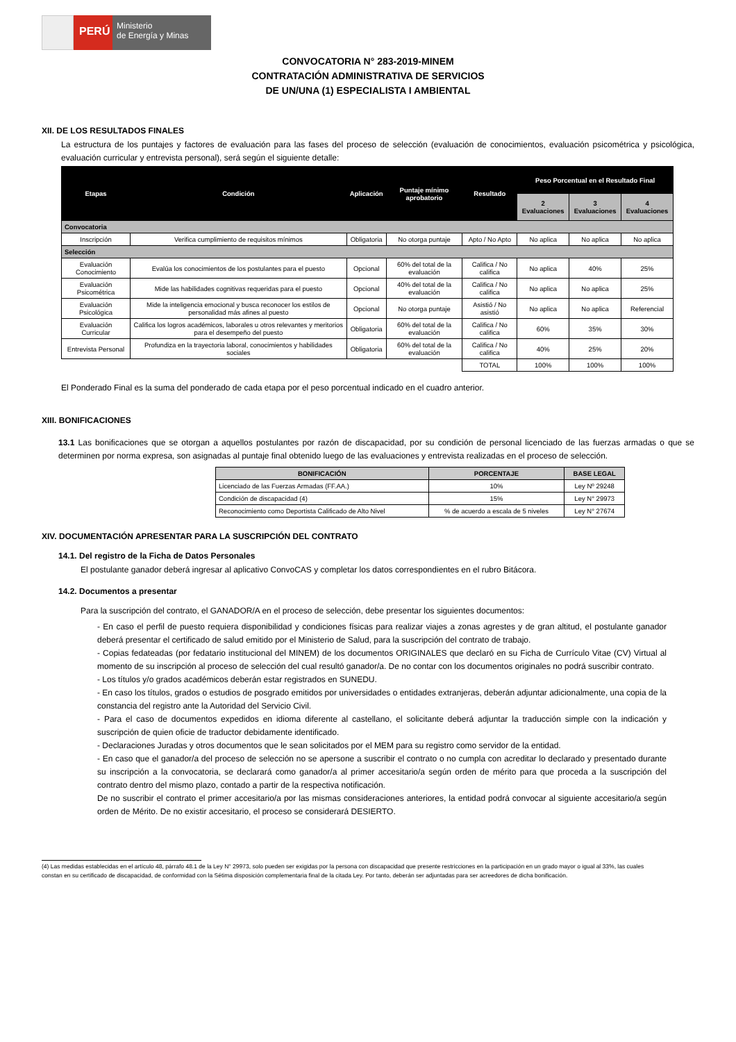PERÚ
Ministerio
de Energía y Minas
CONVOCATORIA N° 283-2019-MINEM
CONTRATACIÓN ADMINISTRATIVA DE SERVICIOS
DE UN/UNA (1) ESPECIALISTA I AMBIENTAL
XII. DE LOS RESULTADOS FINALES
La estructura de los puntajes y factores de evaluación para las fases del proceso de selección (evaluación de conocimientos, evaluación psicométrica y psicológica, evaluación curricular y entrevista personal), será según el siguiente detalle:
| Etapas | Condición | Aplicación | Puntaje mínimo aprobatorio | Resultado | Peso Porcentual en el Resultado Final | | |
| --- | --- | --- | --- | --- | --- | --- | --- |
| | | | | | 2 Evaluaciones | 3 Evaluaciones | 4 Evaluaciones |
| Convocatoria | | | | | | | |
| Inscripción | Verifica cumplimiento de requisitos mínimos | Obligatoria | No otorga puntaje | Apto / No Apto | No aplica | No aplica | No aplica |
| Selección | | | | | | | |
| Evaluación Conocimiento | Evalúa los conocimientos de los postulantes para el puesto | Opcional | 60% del total de la evaluación | Califica / No califica | No aplica | 40% | 25% |
| Evaluación Psicométrica | Mide las habilidades cognitivas requeridas para el puesto | Opcional | 40% del total de la evaluación | Califica / No califica | No aplica | No aplica | 25% |
| Evaluación Psicológica | Mide la inteligencia emocional y busca reconocer los estilos de personalidad más afines al puesto | Opcional | No otorga puntaje | Asistió / No asistió | No aplica | No aplica | Referencial |
| Evaluación Curricular | Califica los logros académicos, laborales u otros relevantes y meritorios para el desempeño del puesto | Obligatoria | 60% del total de la evaluación | Califica / No califica | 60% | 35% | 30% |
| Entrevista Personal | Profundiza en la trayectoria laboral, conocimientos y habilidades sociales | Obligatoria | 60% del total de la evaluación | Califica / No califica | 40% | 25% | 20% |
| | | | | TOTAL | 100% | 100% | 100% |
El Ponderado Final es la suma del ponderado de cada etapa por el peso porcentual indicado en el cuadro anterior.
XIII. BONIFICACIONES
13.1 Las bonificaciones que se otorgan a aquellos postulantes por razón de discapacidad, por su condición de personal licenciado de las fuerzas armadas o que se determinen por norma expresa, son asignadas al puntaje final obtenido luego de las evaluaciones y entrevista realizadas en el proceso de selección.
| BONIFICACIÓN | PORCENTAJE | BASE LEGAL |
| --- | --- | --- |
| Licenciado de las Fuerzas Armadas (FF.AA.) | 10% | Ley Nº 29248 |
| Condición de discapacidad (4) | 15% | Ley N° 29973 |
| Reconocimiento como Deportista Calificado de Alto Nivel | % de acuerdo a escala de 5 niveles | Ley N° 27674 |
XIV. DOCUMENTACIÓN APRESENTAR PARA LA SUSCRIPCIÓN DEL CONTRATO
14.1. Del registro de la Ficha de Datos Personales
El postulante ganador deberá ingresar al aplicativo ConvoCAS y completar los datos correspondientes en el rubro Bitácora.
14.2. Documentos a presentar
Para la suscripción del contrato, el GANADOR/A en el proceso de selección, debe presentar los siguientes documentos:
- En caso el perfil de puesto requiera disponibilidad y condiciones físicas para realizar viajes a zonas agrestes y de gran altitud, el postulante ganador deberá presentar el certificado de salud emitido por el Ministerio de Salud, para la suscripción del contrato de trabajo.
- Copias fedateadas (por fedatario institucional del MINEM) de los documentos ORIGINALES que declaró en su Ficha de Currículo Vitae (CV) Virtual al momento de su inscripción al proceso de selección del cual resultó ganador/a. De no contar con los documentos originales no podrá suscribir contrato.
- Los títulos y/o grados académicos deberán estar registrados en SUNEDU.
- En caso los títulos, grados o estudios de posgrado emitidos por universidades o entidades extranjeras, deberán adjuntar adicionalmente, una copia de la constancia del registro ante la Autoridad del Servicio Civil.
- Para el caso de documentos expedidos en idioma diferente al castellano, el solicitante deberá adjuntar la traducción simple con la indicación y suscripción de quien oficie de traductor debidamente identificado.
- Declaraciones Juradas y otros documentos que le sean solicitados por el MEM para su registro como servidor de la entidad.
- En caso que el ganador/a del proceso de selección no se apersone a suscribir el contrato o no cumpla con acreditar lo declarado y presentado durante su inscripción a la convocatoria, se declarará como ganador/a al primer accesitario/a según orden de mérito para que proceda a la suscripción del contrato dentro del mismo plazo, contado a partir de la respectiva notificación.
De no suscribir el contrato el primer accesitario/a por las mismas consideraciones anteriores, la entidad podrá convocar al siguiente accesitario/a según orden de Mérito. De no existir accesitario, el proceso se considerará DESIERTO.
(4) Las medidas establecidas en el artículo 48, párrafo 48.1 de la Ley N° 29973, solo pueden ser exigidas por la persona con discapacidad que presente restricciones en la participación en un grado mayor o igual al 33%, las cuales constan en su certificado de discapacidad, de conformidad con la Sétima disposición complementaria final de la citada Ley. Por tanto, deberán ser adjuntadas para ser acreedores de dicha bonificación.